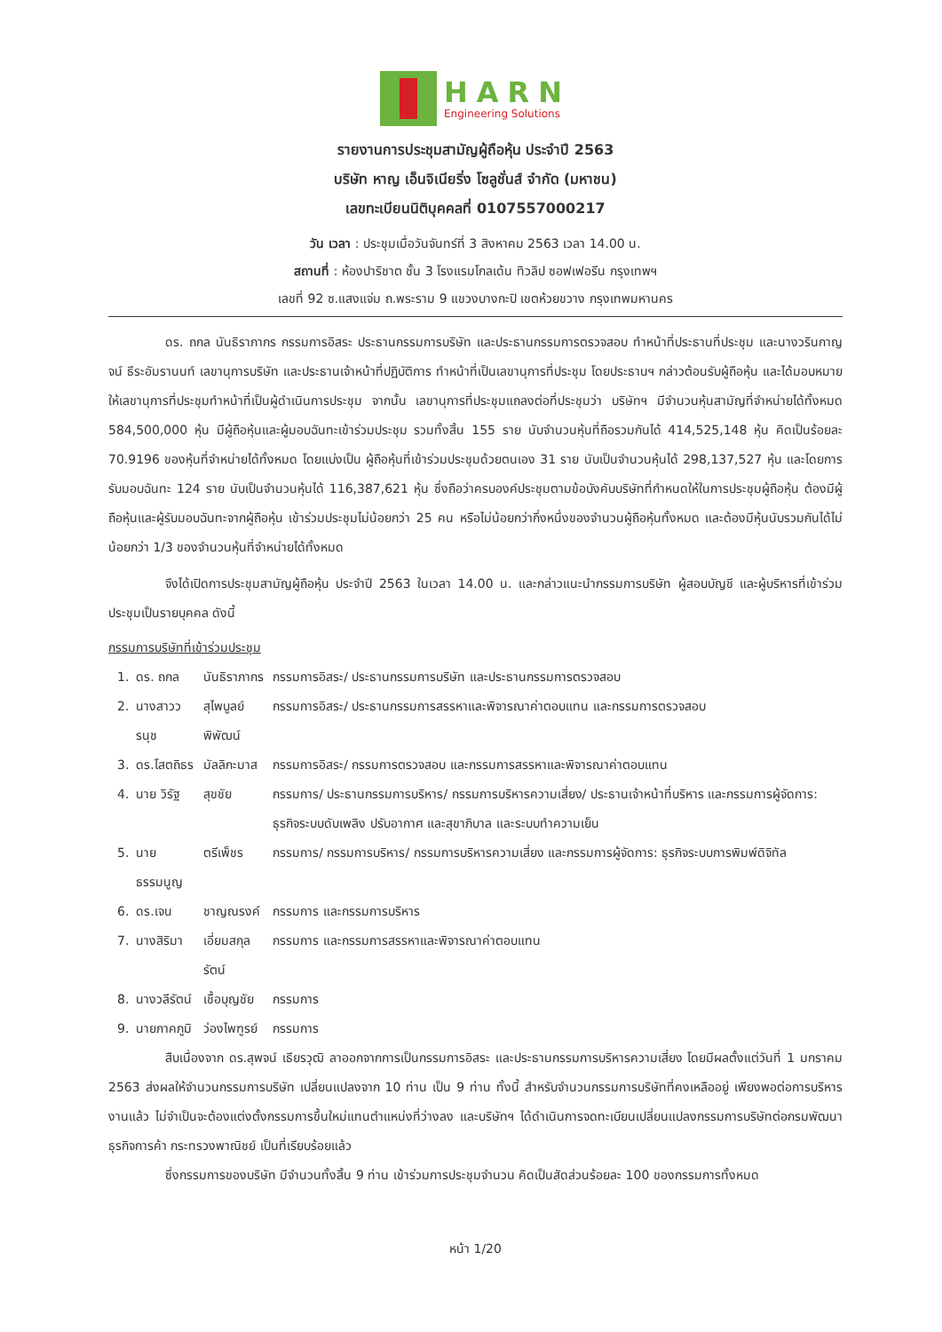HARN
Engineering Solutions
รายงานการประชุมสามัญผู้ถือหุ้น ประจำปี 2563
บริษัท หาญ เอ็นจิเนียริ่ง โซลูชั่นส์ จำกัด (มหาชน)
เลขทะเบียนนิติบุคคลที่ 0107557000217
วัน เวลา : ประชุมเมื่อวันจันทร์ที่ 3 สิงหาคม 2563 เวลา 14.00 น.
สถานที่ : ห้องปาริชาต ชั้น 3 โรงแรมโกลเด้น ทิวลิป ซอฟเฟอรีน กรุงเทพฯ
เลขที่ 92 ซ.แสงแจ่ม ถ.พระราม 9 แขวงบางกะปิ เขตห้วยขวาง กรุงเทพมหานคร
ดร. ถกล นันธิราภากร กรรมการอิสระ ประธานกรรมการบริษัท และประธานกรรมการตรวจสอบ ทำหน้าที่ประธานที่ประชุม และนางวรินกาญจน์ ธีระอัมรานนท์ เลขานุการบริษัท และประธานเจ้าหน้าที่ปฏิบัติการ ทำหน้าที่เป็นเลขานุการที่ประชุม โดยประธานฯ กล่าวต้อนรับผู้ถือหุ้น และได้มอบหมายให้เลขานุการที่ประชุมทำหน้าที่เป็นผู้ดำเนินการประชุม จากนั้น เลขานุการที่ประชุมแถลงต่อที่ประชุมว่า บริษัทฯ มีจำนวนหุ้นสามัญที่จำหน่ายได้ทั้งหมด 584,500,000 หุ้น มีผู้ถือหุ้นและผู้มอบฉันทะเข้าร่วมประชุม รวมทั้งสิ้น 155 ราย นับจำนวนหุ้นที่ถือรวมกันได้ 414,525,148 หุ้น คิดเป็นร้อยละ 70.9196 ของหุ้นที่จำหน่ายได้ทั้งหมด โดยแบ่งเป็น ผู้ถือหุ้นที่เข้าร่วมประชุมด้วยตนเอง 31 ราย นับเป็นจำนวนหุ้นได้ 298,137,527 หุ้น และโดยการรับมอบฉันทะ 124 ราย นับเป็นจำนวนหุ้นได้ 116,387,621 หุ้น ซึ่งถือว่าครบองค์ประชุมตามข้อบังคับบริษัทที่กำหนดให้ในการประชุมผู้ถือหุ้น ต้องมีผู้ถือหุ้นและผู้รับมอบฉันทะจากผู้ถือหุ้น เข้าร่วมประชุมไม่น้อยกว่า 25 คน หรือไม่น้อยกว่ากึ่งหนึ่งของจำนวนผู้ถือหุ้นทั้งหมด และต้องมีหุ้นนับรวมกันได้ไม่น้อยกว่า 1/3 ของจำนวนหุ้นที่จำหน่ายได้ทั้งหมด
จึงได้เปิดการประชุมสามัญผู้ถือหุ้น ประจำปี 2563 ในเวลา 14.00 น. และกล่าวแนะนำกรรมการบริษัท ผู้สอบบัญชี และผู้บริหารที่เข้าร่วมประชุมเป็นรายบุคคล ดังนี้
กรรมการบริษัทที่เข้าร่วมประชุม
| 1. | ดร. ถกล | นันธิราภากร | กรรมการอิสระ/ ประธานกรรมการบริษัท และประธานกรรมการตรวจสอบ |
| 2. | นางสาววรนุช | สุไพบูลย์พิพัฒน์ | กรรมการอิสระ/ ประธานกรรมการสรรหาและพิจารณาค่าตอบแทน และกรรมการตรวจสอบ |
| 3. | ดร.โสตถิธร | มัลลิกะมาส | กรรมการอิสระ/ กรรมการตรวจสอบ และกรรมการสรรหาและพิจารณาค่าตอบแทน |
| 4. | นาย วิรัฐ | สุขชัย | กรรมการ/ ประธานกรรมการบริหาร/ กรรมการบริหารความเสี่ยง/ ประธานเจ้าหน้าที่บริหาร และกรรมการผู้จัดการ: ธุรกิจระบบดับเพลิง ปรับอากาศ และสุขาภิบาล และระบบทำความเย็น |
| 5. | นายธรรมนูญ | ตรีเพ็ชร | กรรมการ/ กรรมการบริหาร/ กรรมการบริหารความเสี่ยง และกรรมการผู้จัดการ: ธุรกิจระบบการพิมพ์ดิจิทัล |
| 6. | ดร.เจน | ชาญณรงค์ | กรรมการ และกรรมการบริหาร |
| 7. | นางสิริมา | เอี่ยมสกุลรัตน์ | กรรมการ และกรรมการสรรหาและพิจารณาค่าตอบแทน |
| 8. | นางวลีรัตน์ | เชื้อบุญชัย | กรรมการ |
| 9. | นายภาคภูมิ | ว่องไพฑูรย์ | กรรมการ |
สืบเนื่องจาก ดร.สุพจน์ เธียรวุฒิ ลาออกจากการเป็นกรรมการอิสระ และประธานกรรมการบริหารความเสี่ยง โดยมีผลตั้งแต่วันที่ 1 มกราคม 2563 ส่งผลให้จำนวนกรรมการบริษัท เปลี่ยนแปลงจาก 10 ท่าน เป็น 9 ท่าน ทั้งนี้ สำหรับจำนวนกรรมการบริษัทที่คงเหลืออยู่ เพียงพอต่อการบริหารงานแล้ว ไม่จำเป็นจะต้องแต่งตั้งกรรมการขึ้นใหม่แทนตำแหน่งที่ว่างลง และบริษัทฯ ได้ดำเนินการจดทะเบียนเปลี่ยนแปลงกรรมการบริษัทต่อกรมพัฒนาธุรกิจการค้า กระทรวงพาณิชย์ เป็นที่เรียบร้อยแล้ว
ซึ่งกรรมการของบริษัท มีจำนวนทั้งสิ้น 9 ท่าน เข้าร่วมการประชุมจำนวน คิดเป็นสัดส่วนร้อยละ 100 ของกรรมการทั้งหมด
หน้า 1/20